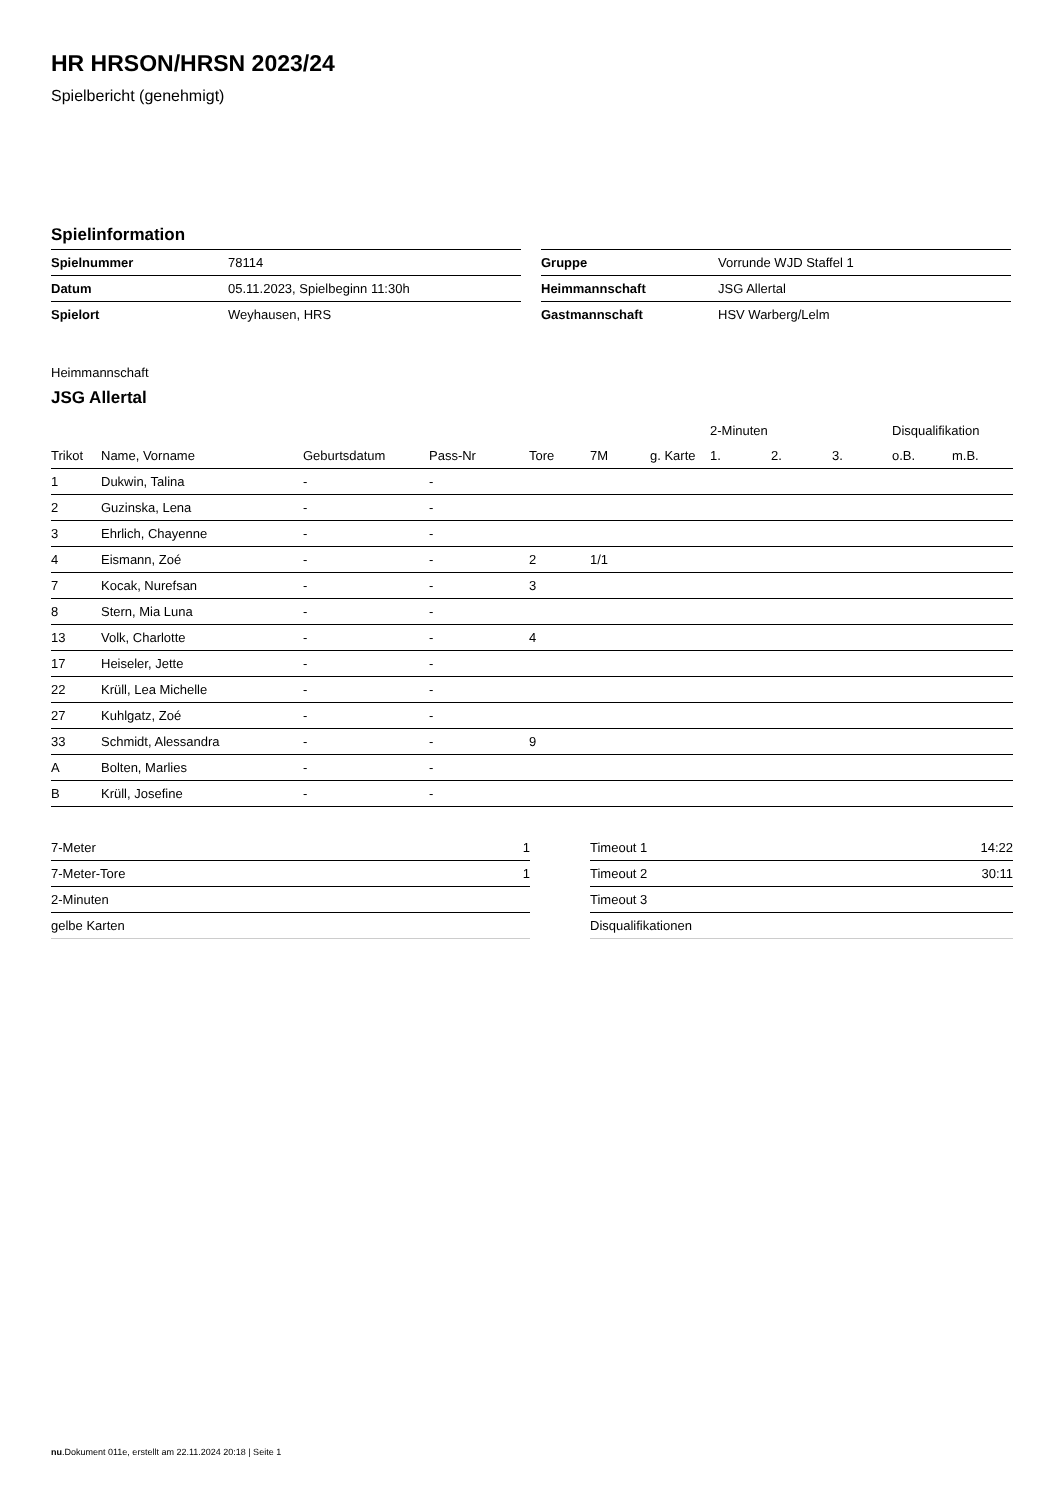HR HRSON/HRSN 2023/24
Spielbericht (genehmigt)
Spielinformation
| Spielnummer | 78114 |
| Datum | 05.11.2023, Spielbeginn 11:30h |
| Spielort | Weyhausen, HRS |
| Gruppe | Vorrunde WJD Staffel 1 |
| Heimmannschaft | JSG Allertal |
| Gastmannschaft | HSV Warberg/Lelm |
Heimmannschaft
JSG Allertal
| | | | | | | | 2-Minuten | | | Disqualifikation | |
| --- | --- | --- | --- | --- | --- | --- | --- | --- | --- | --- | --- |
| Trikot | Name, Vorname | Geburtsdatum | Pass-Nr | Tore | 7M | g. Karte | 1. | 2. | 3. | o.B. | m.B. |
| 1 | Dukwin, Talina | - | - | | | | | | | | |
| 2 | Guzinska, Lena | - | - | | | | | | | | |
| 3 | Ehrlich, Chayenne | - | - | | | | | | | | |
| 4 | Eismann, Zoé | - | - | 2 | 1/1 | | | | | | |
| 7 | Kocak, Nurefsan | - | - | 3 | | | | | | | |
| 8 | Stern, Mia Luna | - | - | | | | | | | | |
| 13 | Volk, Charlotte | - | - | 4 | | | | | | | |
| 17 | Heiseler, Jette | - | - | | | | | | | | |
| 22 | Krüll, Lea Michelle | - | - | | | | | | | | |
| 27 | Kuhlgatz, Zoé | - | - | | | | | | | | |
| 33 | Schmidt, Alessandra | - | - | 9 | | | | | | | |
| A | Bolten, Marlies | - | - | | | | | | | | |
| B | Krüll, Josefine | - | - | | | | | | | | |
| 7-Meter | 1 |
| 7-Meter-Tore | 1 |
| 2-Minuten | |
| gelbe Karten | |
| Timeout 1 | 14:22 |
| Timeout 2 | 30:11 |
| Timeout 3 | |
| Disqualifikationen | |
nu.Dokument 011e, erstellt am 22.11.2024 20:18 | Seite 1